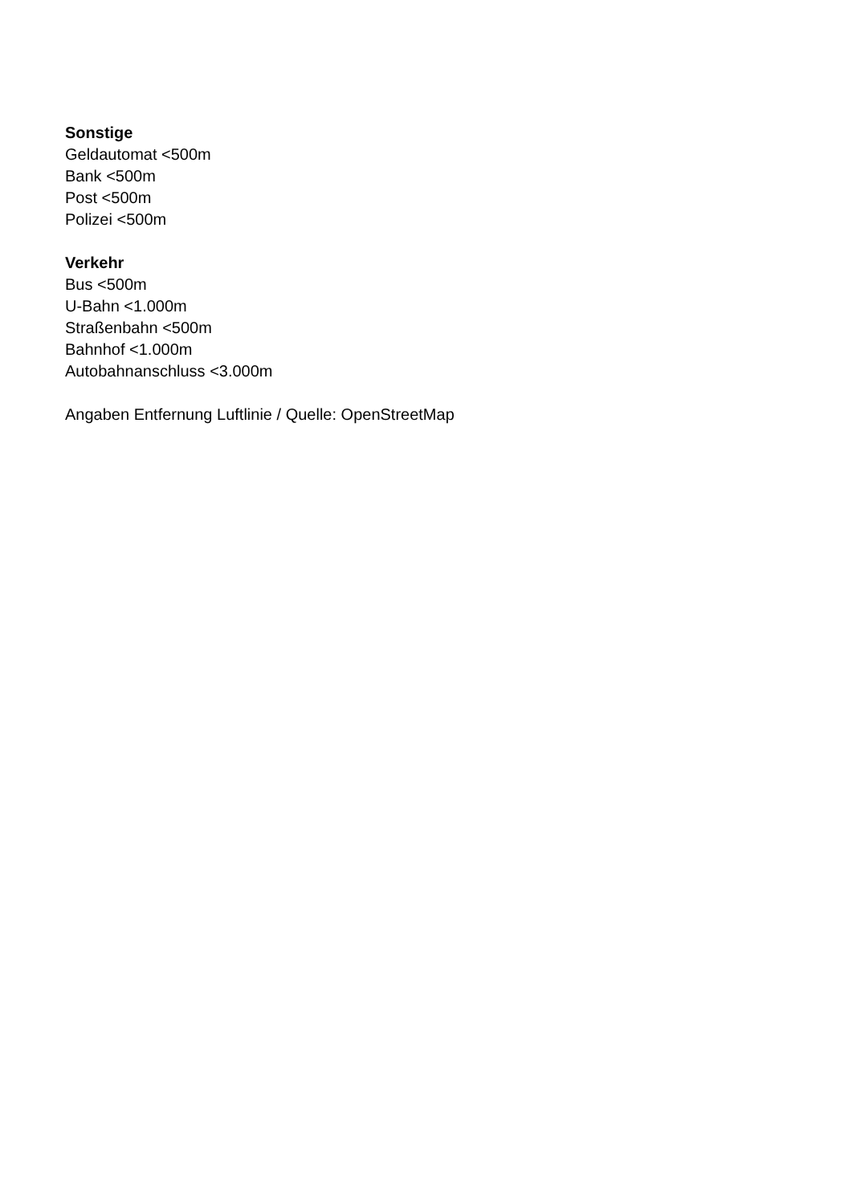Sonstige
Geldautomat <500m
Bank <500m
Post <500m
Polizei <500m
Verkehr
Bus <500m
U-Bahn <1.000m
Straßenbahn <500m
Bahnhof <1.000m
Autobahnanschluss <3.000m
Angaben Entfernung Luftlinie / Quelle: OpenStreetMap